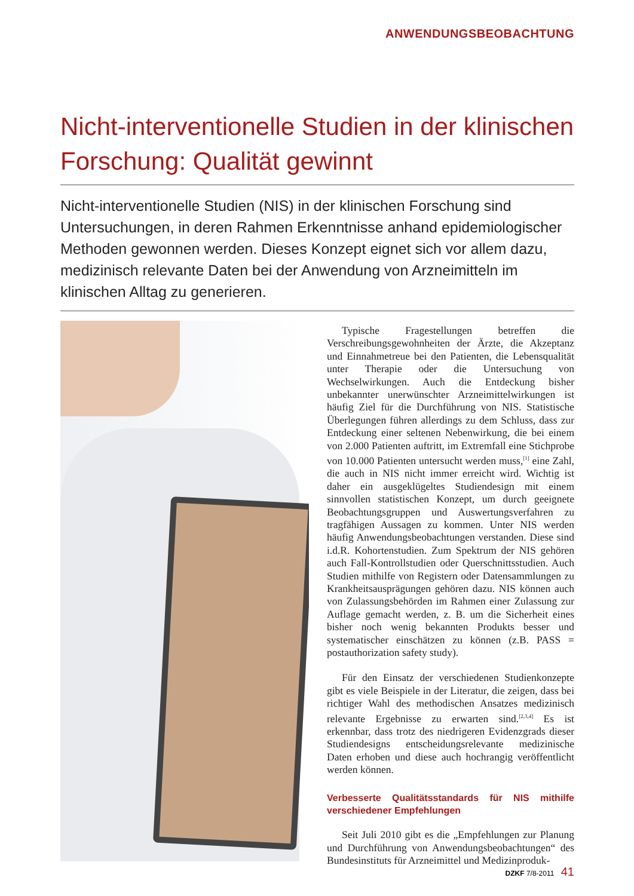ANWENDUNGSBEOBACHTUNG
Nicht-interventionelle Studien in der klinischen Forschung: Qualität gewinnt
Nicht-interventionelle Studien (NIS) in der klinischen Forschung sind Untersuchungen, in deren Rahmen Erkenntnisse anhand epidemiologischer Methoden gewonnen werden. Dieses Konzept eignet sich vor allem dazu, medizinisch relevante Daten bei der Anwendung von Arzneimitteln im klinischen Alltag zu generieren.
Typische Fragestellungen betreffen die Verschreibungsgewohnheiten der Ärzte, die Akzeptanz und Einnahmetreue bei den Patienten, die Lebensqualität unter Therapie oder die Untersuchung von Wechselwirkungen. Auch die Entdeckung bisher unbekannter unerwünschter Arzneimittelwirkungen ist häufig Ziel für die Durchführung von NIS. Statistische Überlegungen führen allerdings zu dem Schluss, dass zur Entdeckung einer seltenen Nebenwirkung, die bei einem von 2.000 Patienten auftritt, im Extremfall eine Stichprobe von 10.000 Patienten untersucht werden muss,<sup>[1]</sup> eine Zahl, die auch in NIS nicht immer erreicht wird. Wichtig ist daher ein ausgeklügeltes Studiendesign mit einem sinnvollen statistischen Konzept, um durch geeignete Beobachtungsgruppen und Auswertungsverfahren zu tragfähigen Aussagen zu kommen. Unter NIS werden häufig Anwendungsbeobachtungen verstanden. Diese sind i.d.R. Kohortenstudien. Zum Spektrum der NIS gehören auch Fall-Kontrollstudien oder Querschnittsstudien. Auch Studien mithilfe von Registern oder Datensammlungen zu Krankheitsausprägungen gehören dazu. NIS können auch von Zulassungsbehörden im Rahmen einer Zulassung zur Auflage gemacht werden, z. B. um die Sicherheit eines bisher noch wenig bekannten Produkts besser und systematischer einschätzen zu können (z.B. PASS = postauthorization safety study).
Für den Einsatz der verschiedenen Studienkonzepte gibt es viele Beispiele in der Literatur, die zeigen, dass bei richtiger Wahl des methodischen Ansatzes medizinisch relevante Ergebnisse zu erwarten sind.<sup>[2,3,4]</sup> Es ist erkennbar, dass trotz des niedrigeren Evidenzgrads dieser Studiendesigns entscheidungsrelevante medizinische Daten erhoben und diese auch hochrangig veröffentlicht werden können.
Verbesserte Qualitätsstandards für NIS mithilfe verschiedener Empfehlungen
Seit Juli 2010 gibt es die „Empfehlungen zur Planung und Durchführung von Anwendungsbeobachtungen“ des Bundesinstituts für Arzneimittel und Medizinproduk-
DZKF 7/8-2011 41